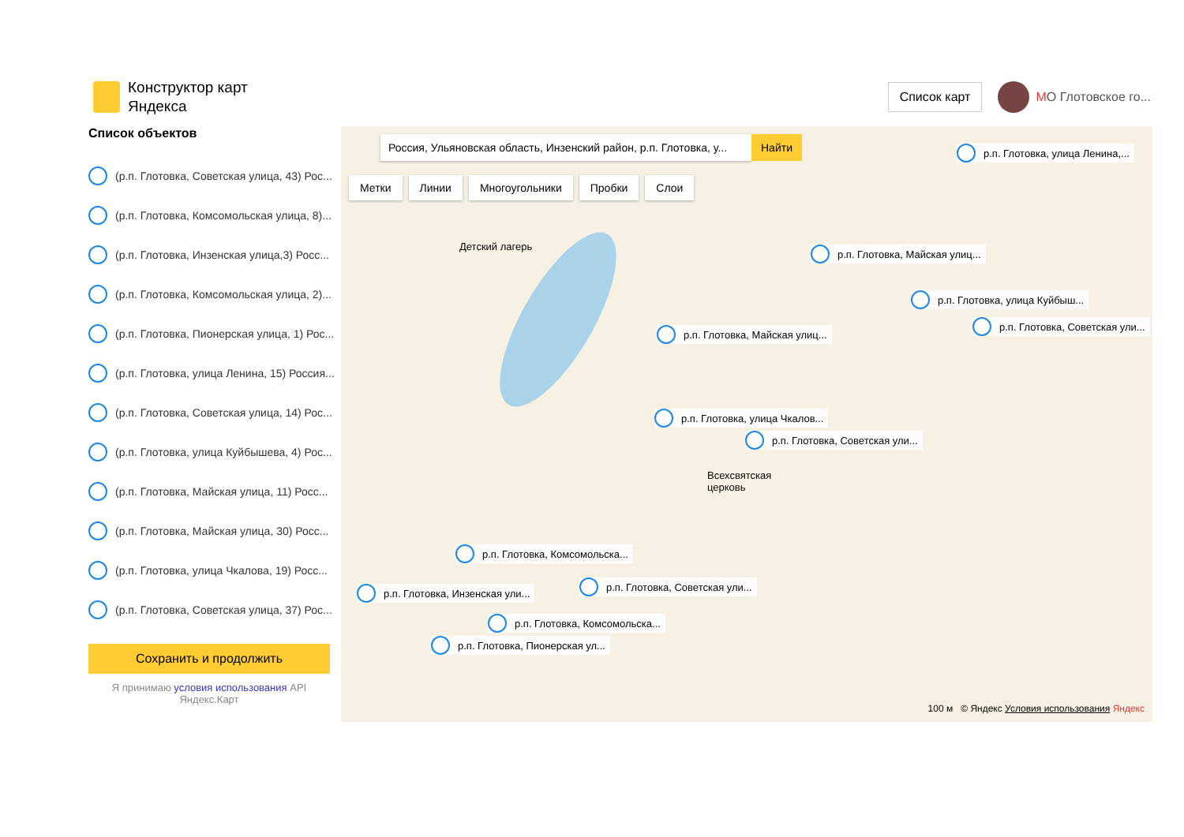Конструктор карт
Яндекса
Список карт
МО Глотовское го...
Список объектов
(р.п. Глотовка, Советская улица, 43) Рос...
(р.п. Глотовка, Комсомольская улица, 8)...
(р.п. Глотовка, Инзенская улица,3) Росс...
(р.п. Глотовка, Комсомольская улица, 2)...
(р.п. Глотовка, Пионерская улица, 1) Рос...
(р.п. Глотовка, улица Ленина, 15) Россия...
(р.п. Глотовка, Советская улица, 14) Рос...
(р.п. Глотовка, улица Куйбышева, 4) Рос...
(р.п. Глотовка, Майская улица, 11) Росс...
(р.п. Глотовка, Майская улица, 30) Росс...
(р.п. Глотовка, улица Чкалова, 19) Росс...
(р.п. Глотовка, Советская улица, 37) Рос...
Сохранить и продолжить
Я принимаю условия использования API
Яндекс.Карт
Россия, Ульяновская область, Инзенский район, р.п. Глотовка, у...
Найти
Метки Линии Многоугольники Пробки Слои
р.п. Глотовка, улица Ленина,...
р.п. Глотовка, Майская улиц...
р.п. Глотовка, улица Куйбыш...
р.п. Глотовка, Советская ули...
р.п. Глотовка, Майская улиц...
р.п. Глотовка, улица Чкалов...
р.п. Глотовка, Советская ули...
р.п. Глотовка, Комсомольска...
р.п. Глотовка, Инзенская ули...
р.п. Глотовка, Советская ули...
р.п. Глотовка, Комсомольска...
р.п. Глотовка, Пионерская ул...
Детский лагерь
Всехсвятская
церковь
100 м © Яндекс Условия использования Яндекс